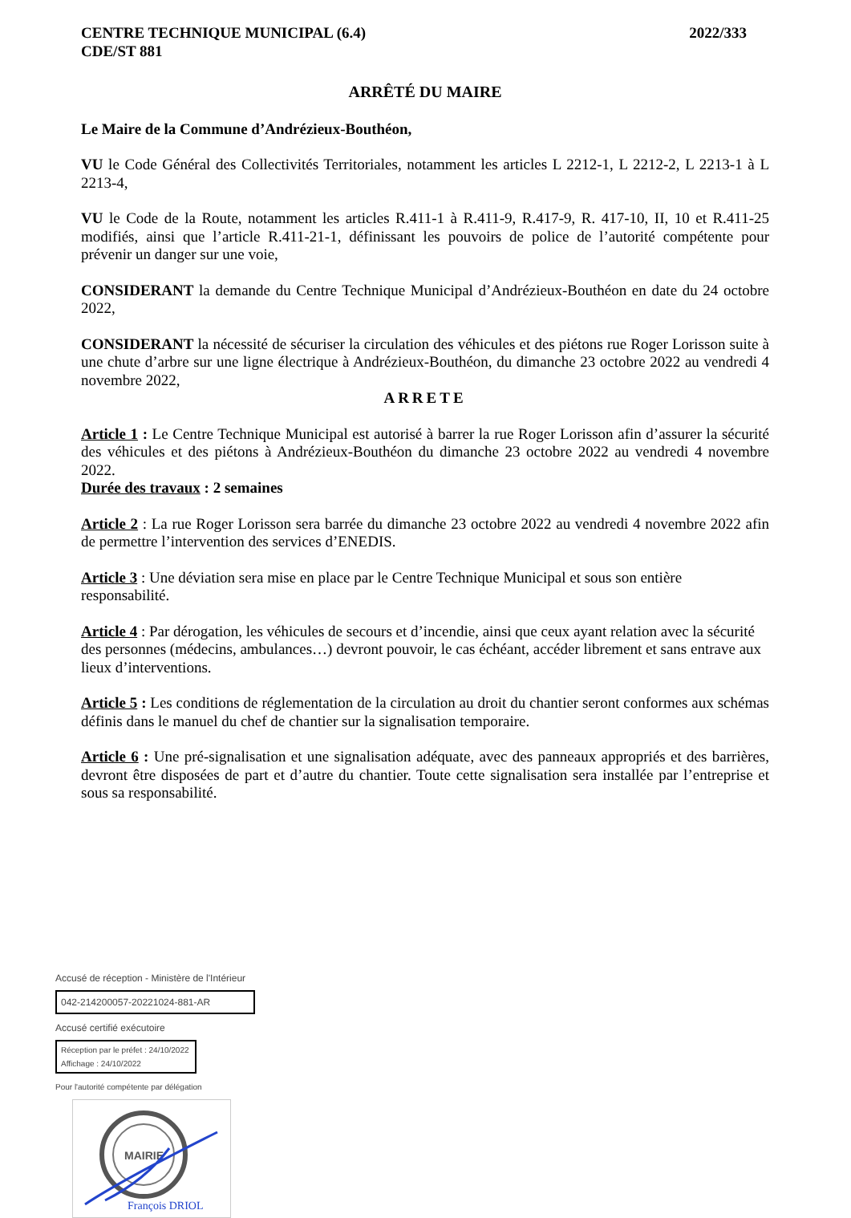CENTRE TECHNIQUE MUNICIPAL (6.4)
CDE/ST 881
2022/333
ARRÊTÉ DU MAIRE
Le Maire de la Commune d’Andrézieux-Bouthéon,
VU le Code Général des Collectivités Territoriales, notamment les articles L 2212-1, L 2212-2, L 2213-1 à L 2213-4,
VU le Code de la Route, notamment les articles R.411-1 à R.411-9, R.417-9, R. 417-10, II, 10 et R.411-25 modifiés, ainsi que l’article R.411-21-1, définissant les pouvoirs de police de l’autorité compétente pour prévenir un danger sur une voie,
CONSIDERANT la demande du Centre Technique Municipal d’Andrézieux-Bouthéon en date du 24 octobre 2022,
CONSIDERANT la nécessité de sécuriser la circulation des véhicules et des piétons rue Roger Lorisson suite à une chute d’arbre sur une ligne électrique à Andrézieux-Bouthéon, du dimanche 23 octobre 2022 au vendredi 4 novembre 2022,
ARRETE
Article 1 : Le Centre Technique Municipal est autorisé à barrer la rue Roger Lorisson afin d’assurer la sécurité des véhicules et des piétons à Andrézieux-Bouthéon du dimanche 23 octobre 2022 au vendredi 4 novembre 2022.
Durée des travaux : 2 semaines
Article 2 : La rue Roger Lorisson sera barrée du dimanche 23 octobre 2022 au vendredi 4 novembre 2022 afin de permettre l’intervention des services d’ENEDIS.
Article 3 : Une déviation sera mise en place par le Centre Technique Municipal et sous son entière responsabilité.
Article 4 : Par dérogation, les véhicules de secours et d’incendie, ainsi que ceux ayant relation avec la sécurité des personnes (médecins, ambulances…) devront pouvoir, le cas échéant, accéder librement et sans entrave aux lieux d’interventions.
Article 5 : Les conditions de réglementation de la circulation au droit du chantier seront conformes aux schémas définis dans le manuel du chef de chantier sur la signalisation temporaire.
Article 6 : Une pré-signalisation et une signalisation adéquate, avec des panneaux appropriés et des barrières, devront être disposées de part et d’autre du chantier. Toute cette signalisation sera installée par l’entreprise et sous sa responsabilité.
Accusé de réception - Ministère de l'Intérieur
042-214200057-20221024-881-AR
Accusé certifié exécutoire
Réception par le préfet : 24/10/2022
Affichage : 24/10/2022
Pour l'autorité compétente par délégation
MAIRIE
François DRIOL